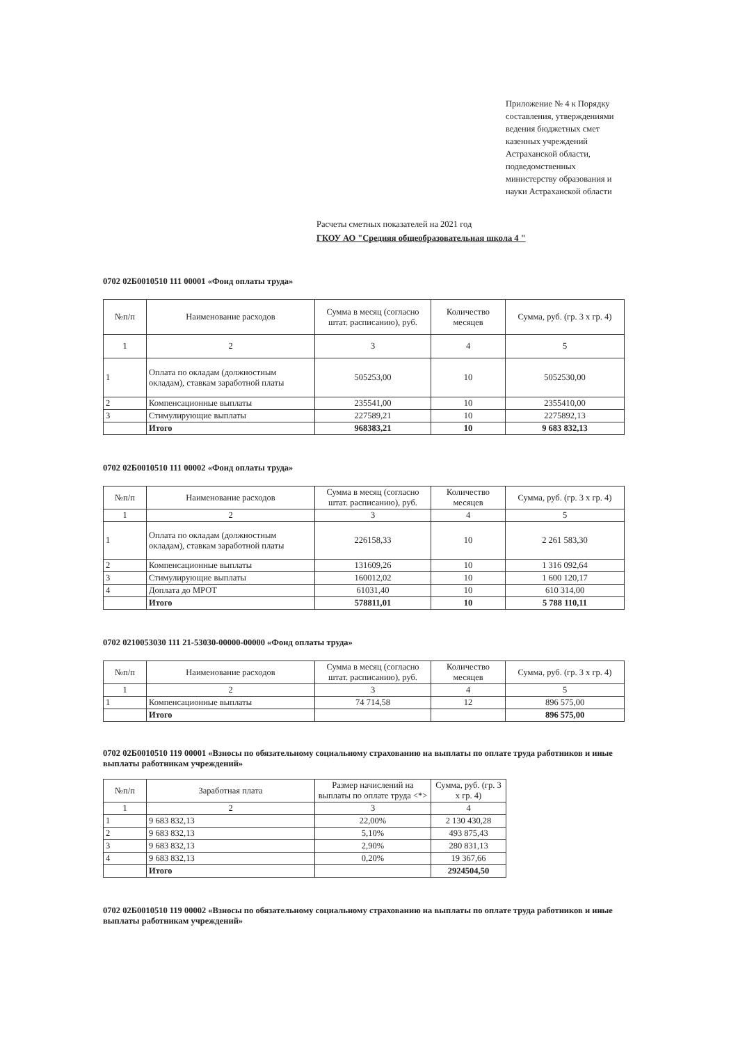Приложение № 4 к Порядку составления, утверждениями ведения бюджетных смет казенных учреждений Астраханской области, подведомственных министерству образования и науки Астраханской области
Расчеты сметных показателей на 2021 год
ГКОУ АО "Средняя общеобразовательная школа 4 "
0702 02Б0010510 111 00001 «Фонд оплаты труда»
| №п/п | Наименование расходов | Сумма в месяц (согласно штат. расписанию), руб. | Количество месяцев | Сумма, руб. (гр. 3 х гр. 4) |
| --- | --- | --- | --- | --- |
| 1 | 2 | 3 | 4 | 5 |
| 1 | Оплата по окладам (должностным окладам), ставкам заработной платы | 505253,00 | 10 | 5052530,00 |
| 2 | Компенсационные выплаты | 235541,00 | 10 | 2355410,00 |
| 3 | Стимулирующие выплаты | 227589,21 | 10 | 2275892,13 |
| | Итого | 968383,21 | 10 | 9 683 832,13 |
0702 02Б0010510 111 00002 «Фонд оплаты труда»
| №п/п | Наименование расходов | Сумма в месяц (согласно штат. расписанию), руб. | Количество месяцев | Сумма, руб. (гр. 3 х гр. 4) |
| --- | --- | --- | --- | --- |
| 1 | 2 | 3 | 4 | 5 |
| 1 | Оплата по окладам (должностным окладам), ставкам заработной платы | 226158,33 | 10 | 2 261 583,30 |
| 2 | Компенсационные выплаты | 131609,26 | 10 | 1 316 092,64 |
| 3 | Стимулирующие выплаты | 160012,02 | 10 | 1 600 120,17 |
| 4 | Доплата до МРОТ | 61031,40 | 10 | 610 314,00 |
| | Итого | 578811,01 | 10 | 5 788 110,11 |
0702 0210053030 111 21-53030-00000-00000 «Фонд оплаты труда»
| №п/п | Наименование расходов | Сумма в месяц (согласно штат. расписанию), руб. | Количество месяцев | Сумма, руб. (гр. 3 х гр. 4) |
| --- | --- | --- | --- | --- |
| 1 | 2 | 3 | 4 | 5 |
| 1 | Компенсационные выплаты | 74 714,58 | 12 | 896 575,00 |
| | Итого | | | 896 575,00 |
0702 02Б0010510 119 00001 «Взносы по обязательному социальному страхованию на выплаты по оплате труда работников и иные выплаты работникам учреждений»
| №п/п | Заработная плата | Размер начислений на выплаты по оплате труда <*> | Сумма, руб. (гр. 3 х гр. 4) |
| --- | --- | --- | --- |
| 1 | 2 | 3 | 4 |
| 1 | 9 683 832,13 | 22,00% | 2 130 430,28 |
| 2 | 9 683 832,13 | 5,10% | 493 875,43 |
| 3 | 9 683 832,13 | 2,90% | 280 831,13 |
| 4 | 9 683 832,13 | 0,20% | 19 367,66 |
| | Итого | | 2924504,50 |
0702 02Б0010510 119 00002 «Взносы по обязательному социальному страхованию на выплаты по оплате труда работников и иные выплаты работникам учреждений»